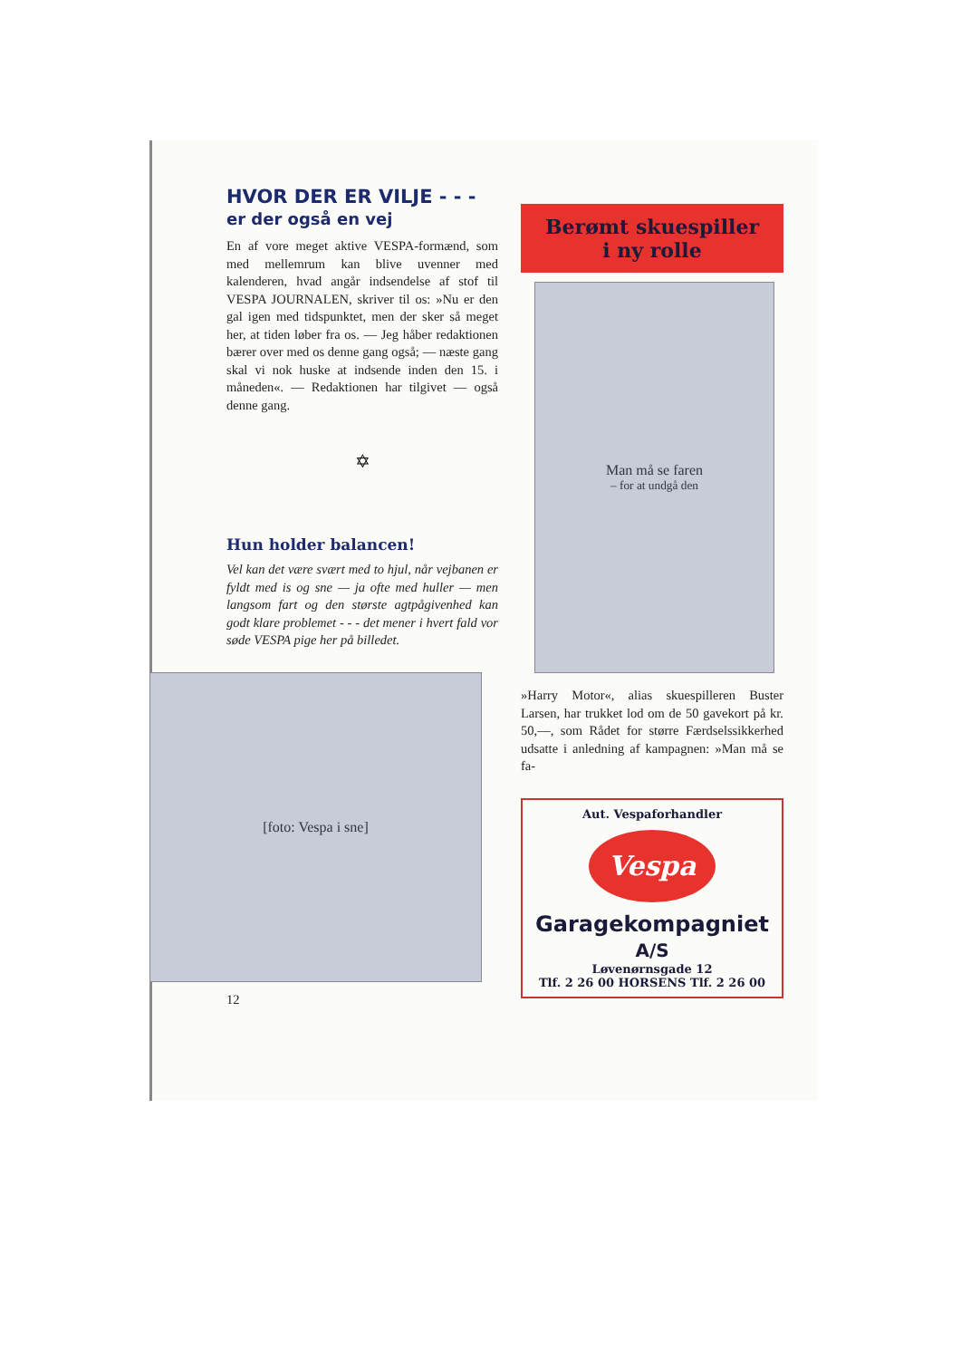HVOR DER ER VILJE - - -
er der også en vej
En af vore meget aktive VESPA-formænd, som med mellemrum kan blive uvenner med kalenderen, hvad angår indsendelse af stof til VESPA JOURNALEN, skriver til os: »Nu er den gal igen med tidspunktet, men der sker så meget her, at tiden løber fra os. — Jeg håber redaktionen bærer over med os denne gang også; — næste gang skal vi nok huske at indsende inden den 15. i måneden«. — Redaktionen har tilgivet — også denne gang.
✡
Hun holder balancen!
Vel kan det være svært med to hjul, når vejbanen er fyldt med is og sne — ja ofte med huller — men langsom fart og den største agtpågivenhed kan godt klare problemet - - - det mener i hvert fald vor søde VESPA pige her på billedet.
[foto: Vespa i sne]
12
Berømt skuespiller
i ny rolle
Man må se faren
– for at undgå den
»Harry Motor«, alias skuespilleren Buster Larsen, har trukket lod om de 50 gavekort på kr. 50,—, som Rådet for større Færdselssikkerhed udsatte i anledning af kampagnen: »Man må se fa-
Aut. Vespaforhandler
Vespa
Garagekompagniet A/S
Løvenørnsgade 12
Tlf. 2 26 00 HORSENS Tlf. 2 26 00